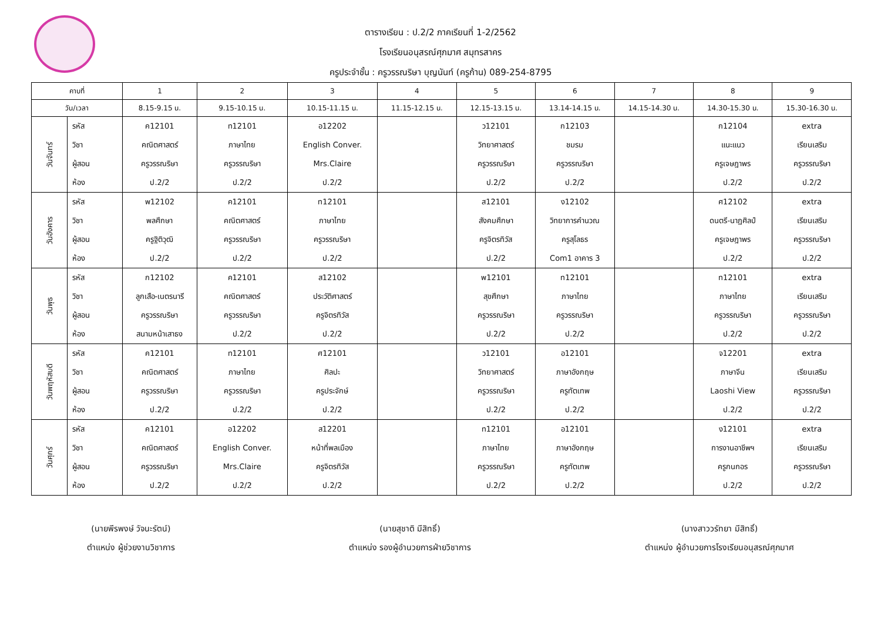ตารางเรียน : ป.2/2 ภาคเรียนที่ 1-2/2562
โรงเรียนอนุสรณ์ศุภมาศ สมุทรสาคร
ครูประจำชั้น : ครูวรรณริษา บุญนันท์ (ครูก้าน) 089-254-8795
| คาบที่ | | 1 | 2 | 3 | 4 | 5 | 6 | 7 | 8 | 9 |
| --- | --- | --- | --- | --- | --- | --- | --- | --- | --- | --- |
| วัน/เวลา | | 8.15-9.15 น. | 9.15-10.15 น. | 10.15-11.15 น. | 11.15-12.15 น. | 12.15-13.15 น. | 13.14-14.15 น. | 14.15-14.30 น. | 14.30-15.30 น. | 15.30-16.30 น. |
| วันจันทร์ | รหัส วิชา ผู้สอน ห้อง | ค12101 คณิตศาสตร์ ครูวรรณริษา ป.2/2 | ท12101 ภาษาไทย ครูวรรณริษา ป.2/2 | อ12202 English Conver. Mrs.Claire ป.2/2 | | ว12101 วิทยาศาสตร์ ครูวรรณริษา ป.2/2 | ก12103 ชมรม ครูวรรณริษา ป.2/2 | | ก12104 แนะแนว ครูเจษฎาพร ป.2/2 | extra เรียนเสริม ครูวรรณริษา ป.2/2 |
| วันอังคาร | รหัส วิชา ผู้สอน ห้อง | พ12102 พลศึกษา ครูฐิติวุฒิ ป.2/2 | ค12101 คณิตศาสตร์ ครูวรรณริษา ป.2/2 | ท12101 ภาษาไทย ครูวรรณริษา ป.2/2 | | ส12101 สังคมศึกษา ครูจิตรทิวัส ป.2/2 | ง12102 วิทยาการคำนวณ ครูสุโลธร Com1 อาคาร 3 | | ศ12102 ดนตรี-นาฏศิลป์ ครูเจษฎาพร ป.2/2 | extra เรียนเสริม ครูวรรณริษา ป.2/2 |
| วันพุธ | รหัส วิชา ผู้สอน ห้อง | ก12102 ลูกเสือ-เนตรนารี ครูวรรณริษา สนามหน้าเสาธง | ค12101 คณิตศาสตร์ ครูวรรณริษา ป.2/2 | ส12102 ประวัติศาสตร์ ครูจิตรทิวัส ป.2/2 | | พ12101 สุขศึกษา ครูวรรณริษา ป.2/2 | ท12101 ภาษาไทย ครูวรรณริษา ป.2/2 | | ท12101 ภาษาไทย ครูวรรณริษา ป.2/2 | extra เรียนเสริม ครูวรรณริษา ป.2/2 |
| วันพฤหัสบดี | รหัส วิชา ผู้สอน ห้อง | ค12101 คณิตศาสตร์ ครูวรรณริษา ป.2/2 | ท12101 ภาษาไทย ครูวรรณริษา ป.2/2 | ศ12101 ศิลปะ ครูประจักษ์ ป.2/2 | | ว12101 วิทยาศาสตร์ ครูวรรณริษา ป.2/2 | อ12101 ภาษาอังกฤษ ครูทัตเทพ ป.2/2 | | จ12201 ภาษาจีน Laoshi View ป.2/2 | extra เรียนเสริม ครูวรรณริษา ป.2/2 |
| วันศุกร์ | รหัส วิชา ผู้สอน ห้อง | ค12101 คณิตศาสตร์ ครูวรรณริษา ป.2/2 | อ12202 English Conver. Mrs.Claire ป.2/2 | ส12201 หน้าที่พลเมือง ครูจิตรทิวัส ป.2/2 | | ท12101 ภาษาไทย ครูวรรณริษา ป.2/2 | อ12101 ภาษาอังกฤษ ครูทัตเทพ ป.2/2 | | ง12101 การงานอาชีพฯ ครูกนกอร ป.2/2 | extra เรียนเสริม ครูวรรณริษา ป.2/2 |
(นายพีรพงษ์ วัจนะรัตน์)
ตำแหน่ง ผู้ช่วยงานวิชาการ
(นายสุชาติ มีสิทธิ์)
ตำแหน่ง รองผู้อำนวยการฝ่ายวิชาการ
(นางสาววรัทยา มีสิทธิ์)
ตำแหน่ง ผู้อำนวยการโรงเรียนอนุสรณ์ศุภมาศ